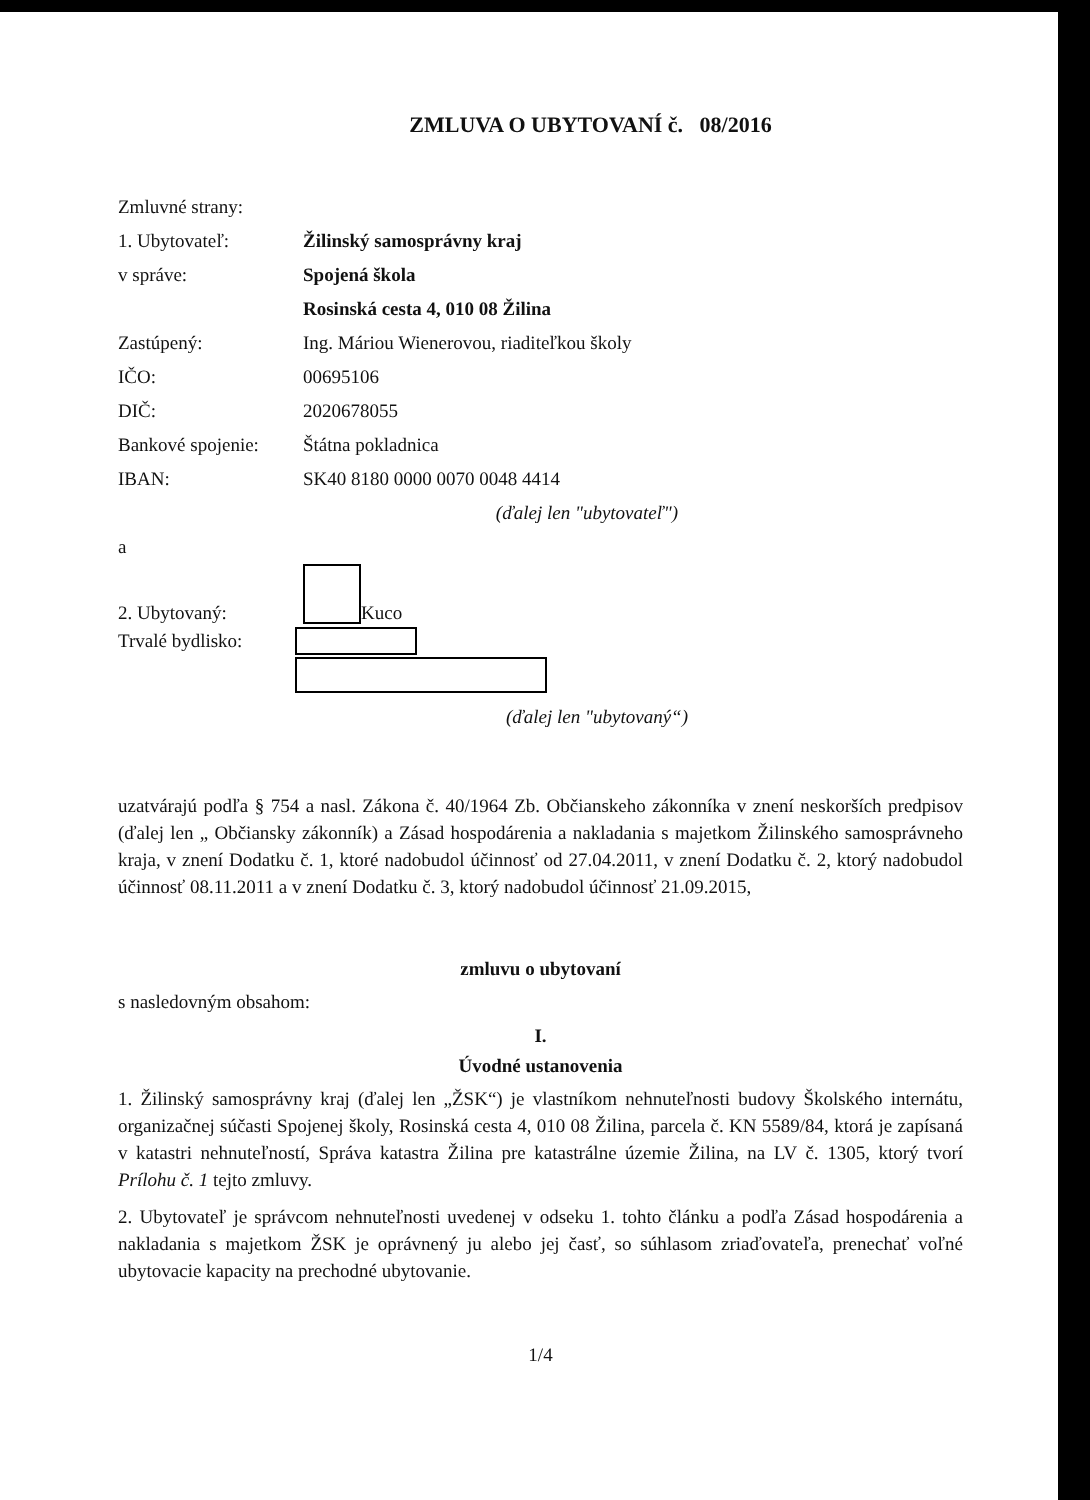ZMLUVA O UBYTOVANÍ č. 08/2016
Zmluvné strany:
1. Ubytovateľ: Žilinský samosprávny kraj
v správe: Spojená škola
Rosinská cesta 4, 010 08 Žilina
Zastúpený: Ing. Máriou Wienerovou, riaditeľkou školy
IČO: 00695106
DIČ: 2020678055
Bankové spojenie: Štátna pokladnica
IBAN: SK40 8180 0000 0070 0048 4414
(ďalej len "ubytovateľ")
a
2. Ubytovaný: Kuco
Trvalé bydlisko:
(ďalej len "ubytovaný“)
uzatvárajú podľa § 754 a nasl. Zákona č. 40/1964 Zb. Občianskeho zákonníka v znení neskorších predpisov (ďalej len „ Občiansky zákonník) a Zásad hospodárenia a nakladania s majetkom Žilinského samosprávneho kraja, v znení Dodatku č. 1, ktoré nadobudol účinnosť od 27.04.2011, v znení Dodatku č. 2, ktorý nadobudol účinnosť 08.11.2011 a v znení Dodatku č. 3, ktorý nadobudol účinnosť 21.09.2015,
zmluvu o ubytovaní
s nasledovným obsahom:
I.
Úvodné ustanovenia
1. Žilinský samosprávny kraj (ďalej len „ŽSK“) je vlastníkom nehnuteľnosti budovy Školského internátu, organizačnej súčasti Spojenej školy, Rosinská cesta 4, 010 08 Žilina, parcela č. KN 5589/84, ktorá je zapísaná v katastri nehnuteľností, Správa katastra Žilina pre katastrálne územie Žilina, na LV č. 1305, ktorý tvorí Prílohu č. 1 tejto zmluvy.
2. Ubytovateľ je správcom nehnuteľnosti uvedenej v odseku 1. tohto článku a podľa Zásad hospodárenia a nakladania s majetkom ŽSK je oprávnený ju alebo jej časť, so súhlasom zriaďovateľa, prenechať voľné ubytovacie kapacity na prechodné ubytovanie.
1/4